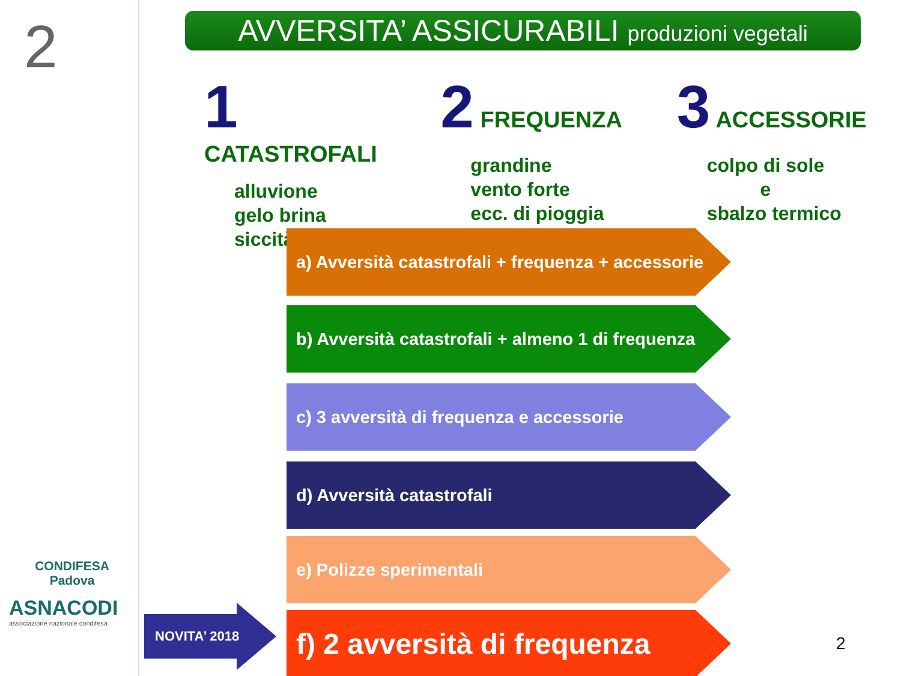2
CONDIFESA
Padova
ASNACODI
associazione nazionale condifesa
AVVERSITA’ ASSICURABILI produzioni vegetali
1 CATASTROFALI
alluvione
gelo brina
siccità
2 FREQUENZA
grandine
vento forte
ecc. di pioggia
3 ACCESSORIE
colpo di sole
e
sbalzo termico
a) Avversità catastrofali + frequenza + accessorie
b) Avversità catastrofali + almeno 1 di frequenza
c) 3 avversità di frequenza e accessorie
d) Avversità catastrofali
e) Polizze sperimentali
NOVITA’ 2018
f) 2 avversità di frequenza
2